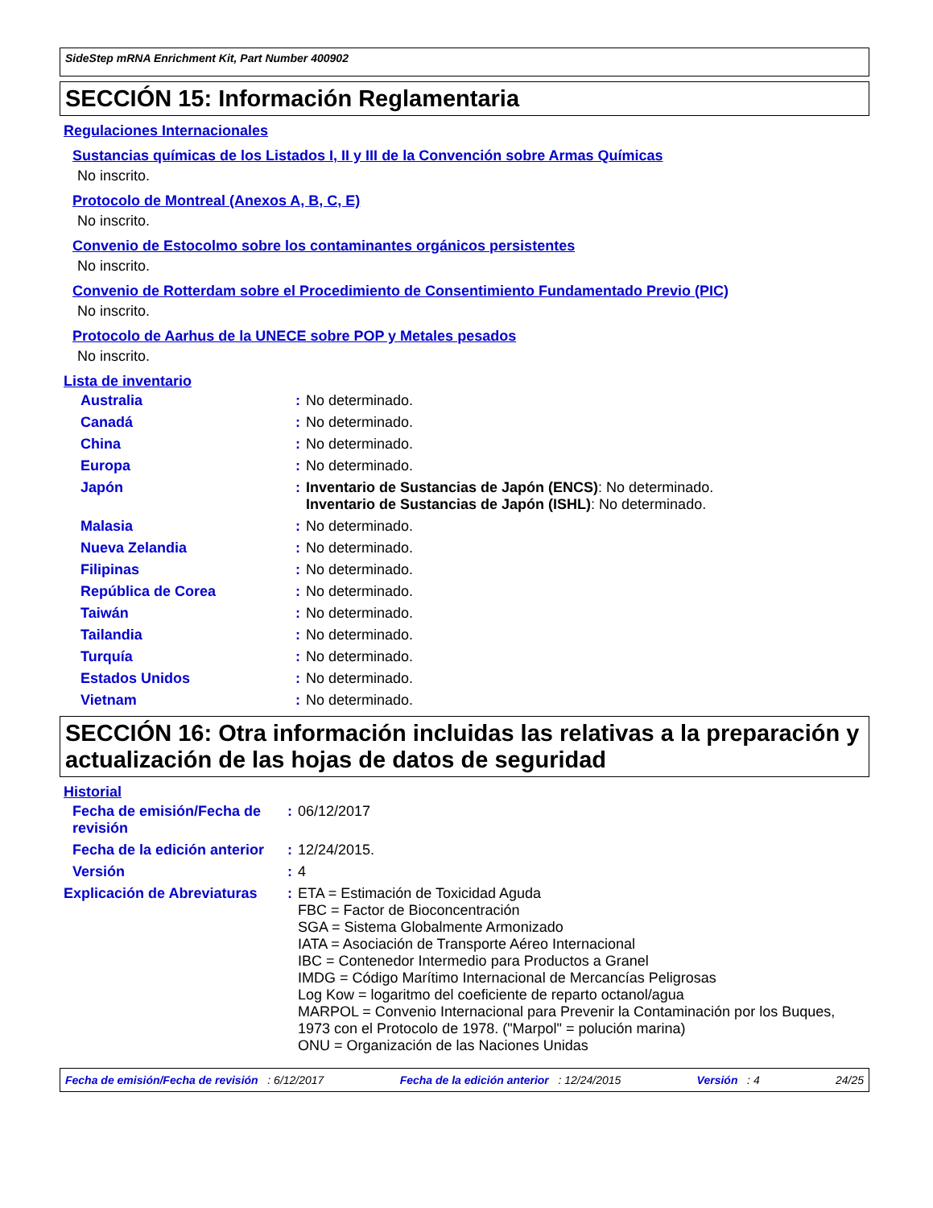SideStep mRNA Enrichment Kit, Part Number 400902
SECCIÓN 15: Información Reglamentaria
Regulaciones Internacionales
Sustancias químicas de los Listados I, II y III de la Convención sobre Armas Químicas
No inscrito.
Protocolo de Montreal (Anexos A, B, C, E)
No inscrito.
Convenio de Estocolmo sobre los contaminantes orgánicos persistentes
No inscrito.
Convenio de Rotterdam sobre el Procedimiento de Consentimiento Fundamentado Previo (PIC)
No inscrito.
Protocolo de Aarhus de la UNECE sobre POP y Metales pesados
No inscrito.
Lista de inventario
| Australia | : | No determinado. |
| Canadá | : | No determinado. |
| China | : | No determinado. |
| Europa | : | No determinado. |
| Japón | : | Inventario de Sustancias de Japón (ENCS) : No determinado. Inventario de Sustancias de Japón (ISHL) : No determinado. |
| Malasia | : | No determinado. |
| Nueva Zelandia | : | No determinado. |
| Filipinas | : | No determinado. |
| República de Corea | : | No determinado. |
| Taiwán | : | No determinado. |
| Tailandia | : | No determinado. |
| Turquía | : | No determinado. |
| Estados Unidos | : | No determinado. |
| Vietnam | : | No determinado. |
SECCIÓN 16: Otra información incluidas las relativas a la preparación y actualización de las hojas de datos de seguridad
Historial
| Fecha de emisión/Fecha de revisión | : | 06/12/2017 |
| Fecha de la edición anterior | : | 12/24/2015. |
| Versión | : | 4 |
| Explicación de Abreviaturas | : | ETA = Estimación de Toxicidad Aguda FBC = Factor de Bioconcentración SGA = Sistema Globalmente Armonizado IATA = Asociación de Transporte Aéreo Internacional IBC = Contenedor Intermedio para Productos a Granel IMDG = Código Marítimo Internacional de Mercancías Peligrosas Log Kow = logaritmo del coeficiente de reparto octanol/agua MARPOL = Convenio Internacional para Prevenir la Contaminación por los Buques, 1973 con el Protocolo de 1978. ("Marpol" = polución marina) ONU = Organización de las Naciones Unidas |
Fecha de emisión/Fecha de revisión : 6/12/2017 Fecha de la edición anterior : 12/24/2015 Versión : 4 24/25